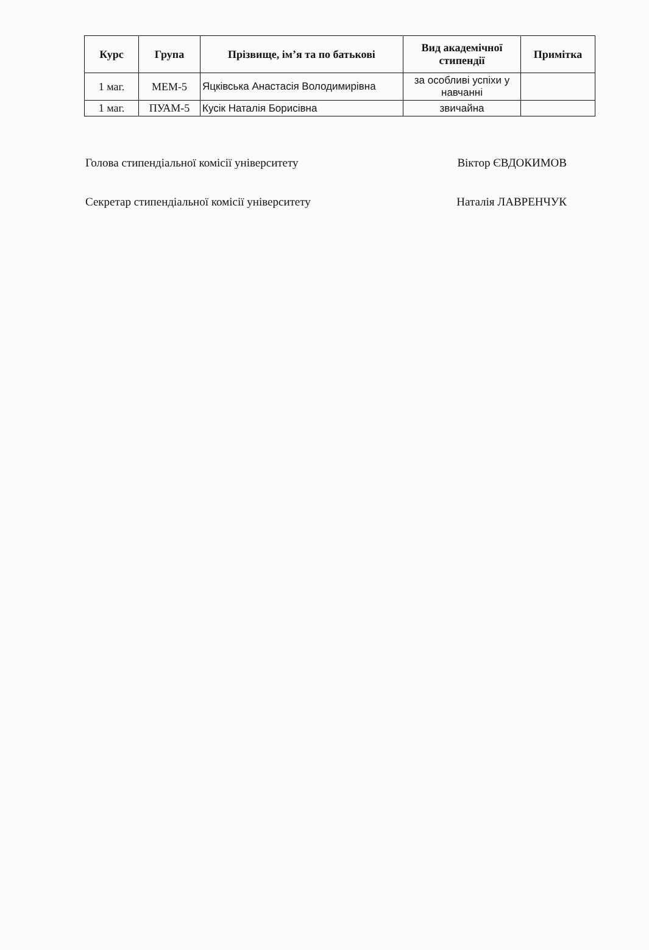| Курс | Група | Прізвище, ім’я та по батькові | Вид академічної стипендії | Примітка |
| --- | --- | --- | --- | --- |
| 1 маг. | МЕМ-5 | Яцківська Анастасія Володимирівна | за особливі успіхи у навчанні | |
| 1 маг. | ПУАМ-5 | Кусік Наталія Борисівна | звичайна | |
Голова стипендіальної комісії університету Віктор ЄВДОКИМОВ
Секретар стипендіальної комісії університету Наталія ЛАВРЕНЧУК